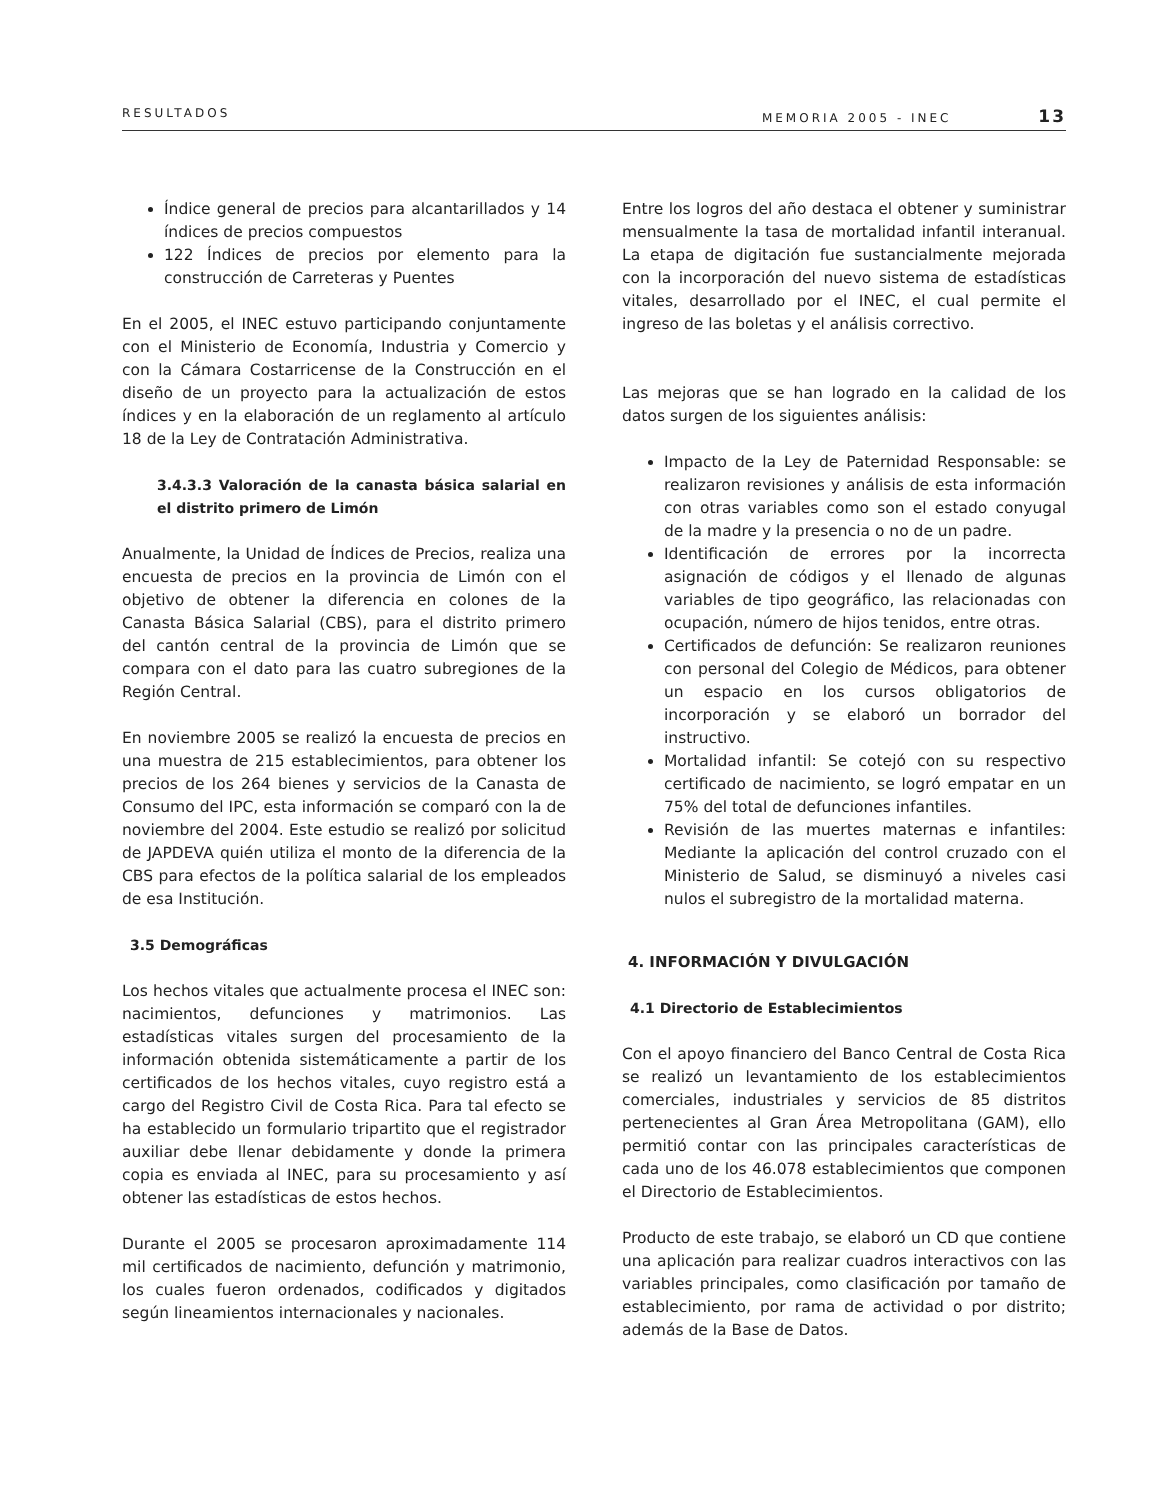RESULTADOS MEMORIA 2005 - INEC 13
Índice general de precios para alcantarillados y 14 índices de precios compuestos
122 Índices de precios por elemento para la construcción de Carreteras y Puentes
En el 2005, el INEC estuvo participando conjuntamente con el Ministerio de Economía, Industria y Comercio y con la Cámara Costarricense de la Construcción en el diseño de un proyecto para la actualización de estos índices y en la elaboración de un reglamento al artículo 18 de la Ley de Contratación Administrativa.
3.4.3.3 Valoración de la canasta básica salarial en el distrito primero de Limón
Anualmente, la Unidad de Índices de Precios, realiza una encuesta de precios en la provincia de Limón con el objetivo de obtener la diferencia en colones de la Canasta Básica Salarial (CBS), para el distrito primero del cantón central de la provincia de Limón que se compara con el dato para las cuatro subregiones de la Región Central.
En noviembre 2005 se realizó la encuesta de precios en una muestra de 215 establecimientos, para obtener los precios de los 264 bienes y servicios de la Canasta de Consumo del IPC, esta información se comparó con la de noviembre del 2004. Este estudio se realizó por solicitud de JAPDEVA quién utiliza el monto de la diferencia de la CBS para efectos de la política salarial de los empleados de esa Institución.
3.5 Demográficas
Los hechos vitales que actualmente procesa el INEC son: nacimientos, defunciones y matrimonios. Las estadísticas vitales surgen del procesamiento de la información obtenida sistemáticamente a partir de los certificados de los hechos vitales, cuyo registro está a cargo del Registro Civil de Costa Rica. Para tal efecto se ha establecido un formulario tripartito que el registrador auxiliar debe llenar debidamente y donde la primera copia es enviada al INEC, para su procesamiento y así obtener las estadísticas de estos hechos.
Durante el 2005 se procesaron aproximadamente 114 mil certificados de nacimiento, defunción y matrimonio, los cuales fueron ordenados, codificados y digitados según lineamientos internacionales y nacionales.
Entre los logros del año destaca el obtener y suministrar mensualmente la tasa de mortalidad infantil interanual. La etapa de digitación fue sustancialmente mejorada con la incorporación del nuevo sistema de estadísticas vitales, desarrollado por el INEC, el cual permite el ingreso de las boletas y el análisis correctivo.
Las mejoras que se han logrado en la calidad de los datos surgen de los siguientes análisis:
Impacto de la Ley de Paternidad Responsable: se realizaron revisiones y análisis de esta información con otras variables como son el estado conyugal de la madre y la presencia o no de un padre.
Identificación de errores por la incorrecta asignación de códigos y el llenado de algunas variables de tipo geográfico, las relacionadas con ocupación, número de hijos tenidos, entre otras.
Certificados de defunción: Se realizaron reuniones con personal del Colegio de Médicos, para obtener un espacio en los cursos obligatorios de incorporación y se elaboró un borrador del instructivo.
Mortalidad infantil: Se cotejó con su respectivo certificado de nacimiento, se logró empatar en un 75% del total de defunciones infantiles.
Revisión de las muertes maternas e infantiles: Mediante la aplicación del control cruzado con el Ministerio de Salud, se disminuyó a niveles casi nulos el subregistro de la mortalidad materna.
4. INFORMACIÓN Y DIVULGACIÓN
4.1 Directorio de Establecimientos
Con el apoyo financiero del Banco Central de Costa Rica se realizó un levantamiento de los establecimientos comerciales, industriales y servicios de 85 distritos pertenecientes al Gran Área Metropolitana (GAM), ello permitió contar con las principales características de cada uno de los 46.078 establecimientos que componen el Directorio de Establecimientos.
Producto de este trabajo, se elaboró un CD que contiene una aplicación para realizar cuadros interactivos con las variables principales, como clasificación por tamaño de establecimiento, por rama de actividad o por distrito; además de la Base de Datos.